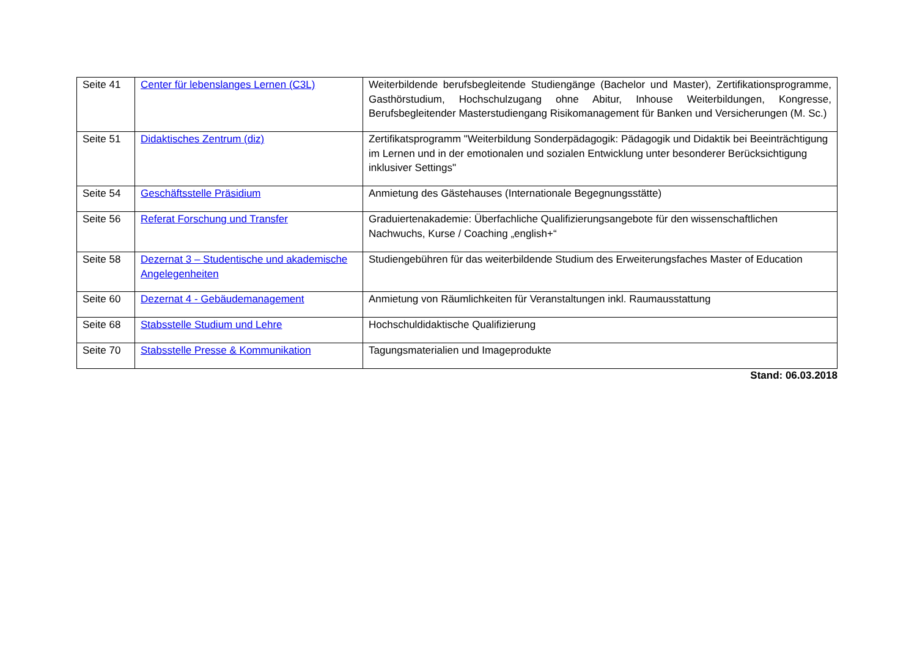| Seite 41 | Center für lebenslanges Lernen (C3L) | Weiterbildende berufsbegleitende Studiengänge (Bachelor und Master), Zertifikationspro­gramme, Gasthörstudium, Hochschulzugang ohne Abitur, Inhouse Weiterbildungen, Kongres­se, Berufsbegleitender Masterstudiengang Risikomanagement für Banken und Versicherun­gen (M. Sc.) |
| Seite 51 | Didaktisches Zentrum (diz) | Zertifikatsprogramm "Weiterbildung Sonderpädagogik: Pädagogik und Didaktik bei Beeinträchti­gung im Lernen und in der emotionalen und sozialen Entwicklung unter besonderer Berücksichti­gung inklusiver Settings" |
| Seite 54 | Geschäftsstelle Präsidium | Anmietung des Gästehauses (Internationale Begegnungsstätte) |
| Seite 56 | Referat Forschung und Transfer | Graduiertenakademie: Überfachliche Qualifizierungsangebote für den wissenschaftlichen Nachwuchs, Kurse / Coaching „english+“ |
| Seite 58 | Dezernat 3 – Studentische und akademi­sche Angelegenheiten | Studiengebühren für das weiterbildende Studium des Erweiterungsfaches Master of Education |
| Seite 60 | Dezernat 4 - Gebäudemanagement | Anmietung von Räumlichkeiten für Veranstaltungen inkl. Raumausstattung |
| Seite 68 | Stabsstelle Studium und Lehre | Hochschuldidaktische Qualifizierung |
| Seite 70 | Stabsstelle Presse & Kommunikation | Tagungsmaterialien und Imageprodukte |
Stand: 06.03.2018